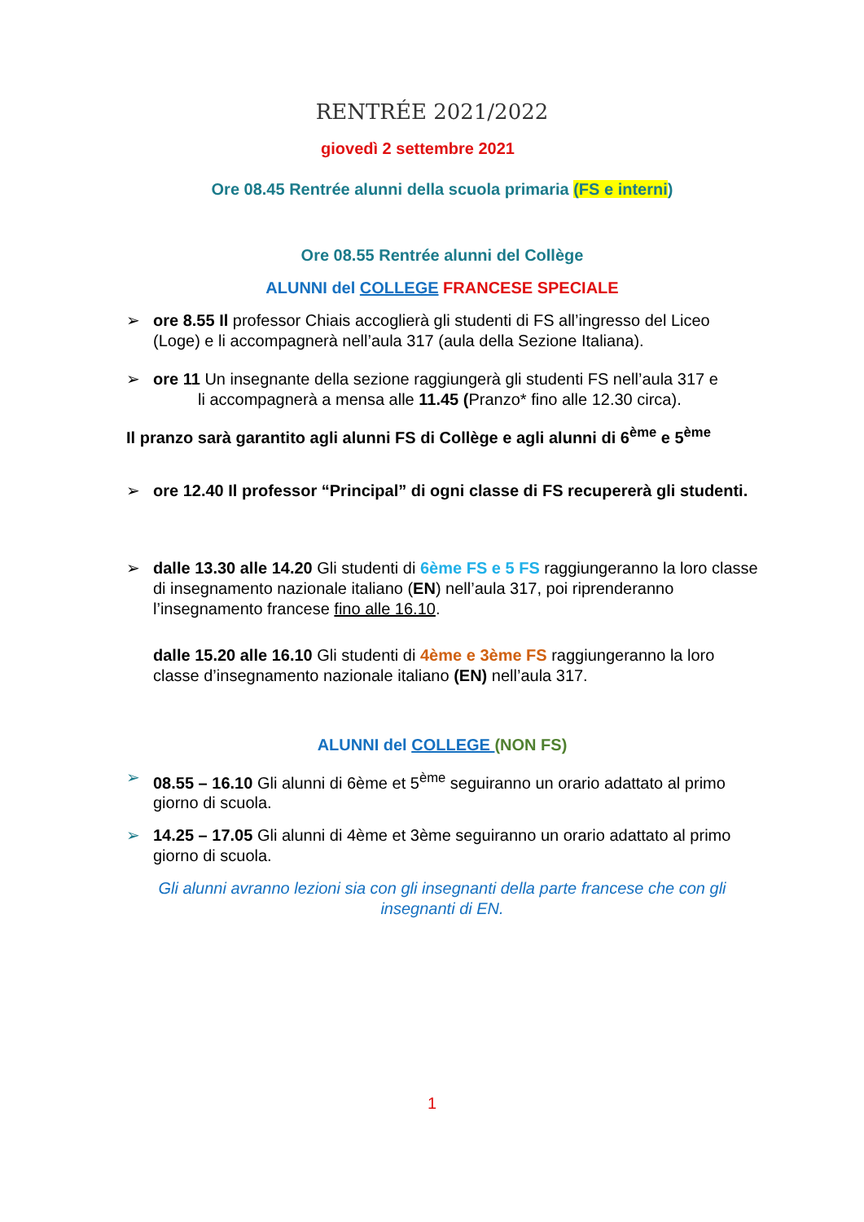RENTRÉE 2021/2022
giovedì 2 settembre 2021
Ore 08.45 Rentrée alunni della scuola primaria (FS e interni)
Ore 08.55 Rentrée alunni del Collège
ALUNNI del COLLEGE FRANCESE SPECIALE
➢
ore 8.55 Il professor Chiais accoglierà gli studenti di FS all’ingresso del Liceo (Loge) e li accompagnerà nell’aula 317 (aula della Sezione Italiana).
➢
ore 11 Un insegnante della sezione raggiungerà gli studenti FS nell’aula 317 e
li accompagnerà a mensa alle 11.45 (Pranzo* fino alle 12.30 circa).
Il pranzo sarà garantito agli alunni FS di Collège e agli alunni di 6<sup>ème</sup> e 5<sup>ème</sup>
➢
ore 12.40 Il professor “Principal” di ogni classe di FS recupererà gli studenti.
➢
dalle 13.30 alle 14.20 Gli studenti di 6ème FS e 5 FS raggiungeranno la loro classe di insegnamento nazionale italiano (EN) nell’aula 317, poi riprenderanno l’insegnamento francese fino alle 16.10.
dalle 15.20 alle 16.10 Gli studenti di 4ème e 3ème FS raggiungeranno la loro classe d’insegnamento nazionale italiano (EN) nell’aula 317.
ALUNNI del COLLEGE (NON FS)
➢
08.55 – 16.10 Gli alunni di 6ème et 5<sup>ème</sup> seguiranno un orario adattato al primo giorno di scuola.
➢
14.25 – 17.05 Gli alunni di 4ème et 3ème seguiranno un orario adattato al primo giorno di scuola.
Gli alunni avranno lezioni sia con gli insegnanti della parte francese che con gli insegnanti di EN.
1